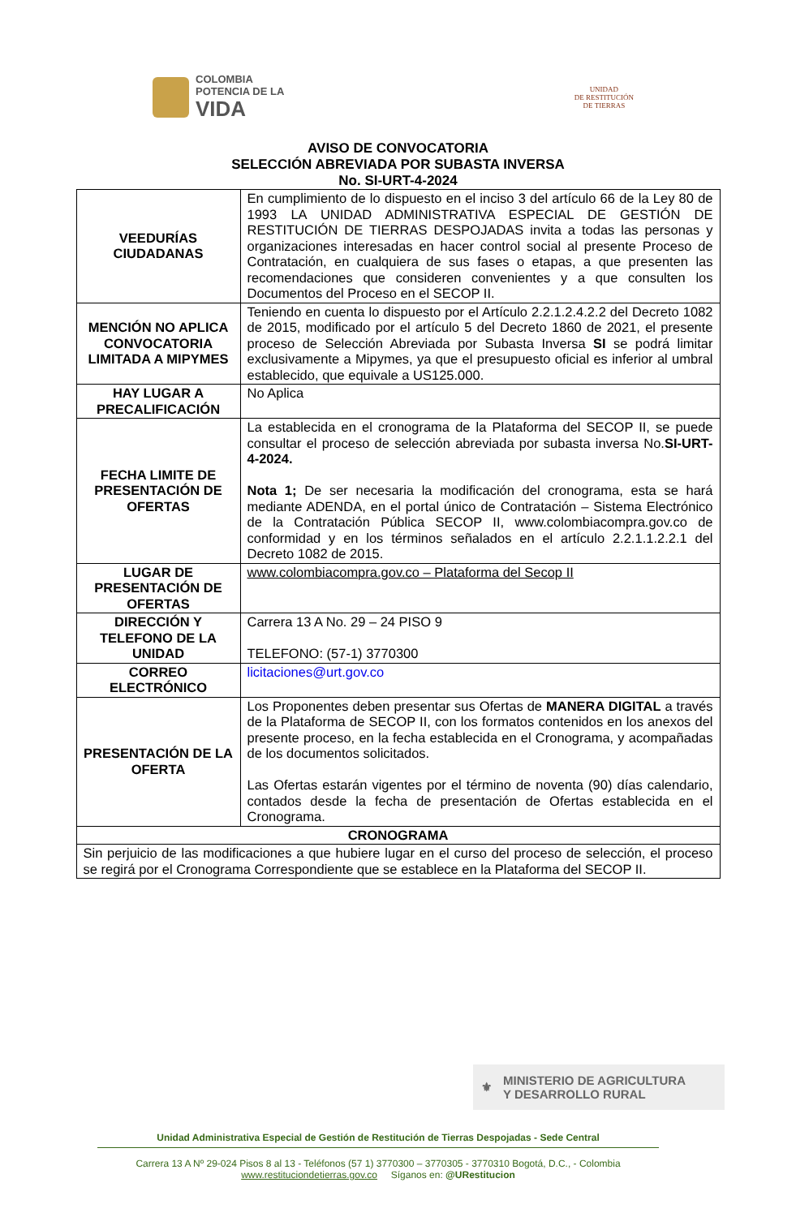COLOMBIA
POTENCIA DE LA
VIDA
UNIDAD
DE RESTITUCIÓN
DE TIERRAS
AVISO DE CONVOCATORIA
SELECCIÓN ABREVIADA POR SUBASTA INVERSA
No. SI-URT-4-2024
| VEEDURÍAS CIUDADANAS | En cumplimiento de lo dispuesto en el inciso 3 del artículo 66 de la Ley 80 de 1993 LA UNIDAD ADMINISTRATIVA ESPECIAL DE GESTIÓN DE RESTITUCIÓN DE TIERRAS DESPOJADAS invita a todas las personas y organizaciones interesadas en hacer control social al presente Proceso de Contratación, en cualquiera de sus fases o etapas, a que presenten las recomendaciones que consideren convenientes y a que consulten los Documentos del Proceso en el SECOP II. |
| MENCIÓN NO APLICA CONVOCATORIA LIMITADA A MIPYMES | Teniendo en cuenta lo dispuesto por el Artículo 2.2.1.2.4.2.2 del Decreto 1082 de 2015, modificado por el artículo 5 del Decreto 1860 de 2021, el presente proceso de Selección Abreviada por Subasta Inversa SI se podrá limitar exclusivamente a Mipymes, ya que el presupuesto oficial es inferior al umbral establecido, que equivale a US125.000. |
| HAY LUGAR A PRECALIFICACIÓN | No Aplica |
| FECHA LIMITE DE PRESENTACIÓN DE OFERTAS | La establecida en el cronograma de la Plataforma del SECOP II, se puede consultar el proceso de selección abreviada por subasta inversa No. SI-URT-4-2024. Nota 1; De ser necesaria la modificación del cronograma, esta se hará mediante ADENDA, en el portal único de Contratación – Sistema Electrónico de la Contratación Pública SECOP II, www.colombiacompra.gov.co de conformidad y en los términos señalados en el artículo 2.2.1.1.2.2.1 del Decreto 1082 de 2015. |
| LUGAR DE PRESENTACIÓN DE OFERTAS | www.colombiacompra.gov.co – Plataforma del Secop II |
| DIRECCIÓN Y TELEFONO DE LA UNIDAD | Carrera 13 A No. 29 – 24 PISO 9 TELEFONO: (57-1) 3770300 |
| CORREO ELECTRÓNICO | licitaciones@urt.gov.co |
| PRESENTACIÓN DE LA OFERTA | Los Proponentes deben presentar sus Ofertas de MANERA DIGITAL a través de la Plataforma de SECOP II, con los formatos contenidos en los anexos del presente proceso, en la fecha establecida en el Cronograma, y acompañadas de los documentos solicitados. Las Ofertas estarán vigentes por el término de noventa (90) días calendario, contados desde la fecha de presentación de Ofertas establecida en el Cronograma. |
| CRONOGRAMA | |
| Sin perjuicio de las modificaciones a que hubiere lugar en el curso del proceso de selección, el proceso se regirá por el Cronograma Correspondiente que se establece en la Plataforma del SECOP II. | |
⚜ MINISTERIO DE AGRICULTURA
Y DESARROLLO RURAL
Unidad Administrativa Especial de Gestión de Restitución de Tierras Despojadas - Sede Central
Carrera 13 A Nº 29-024 Pisos 8 al 13 - Teléfonos (57 1) 3770300 – 3770305 - 3770310 Bogotá, D.C., - Colombia
www.restituciondetierras.gov.co Síganos en: @URestitucion